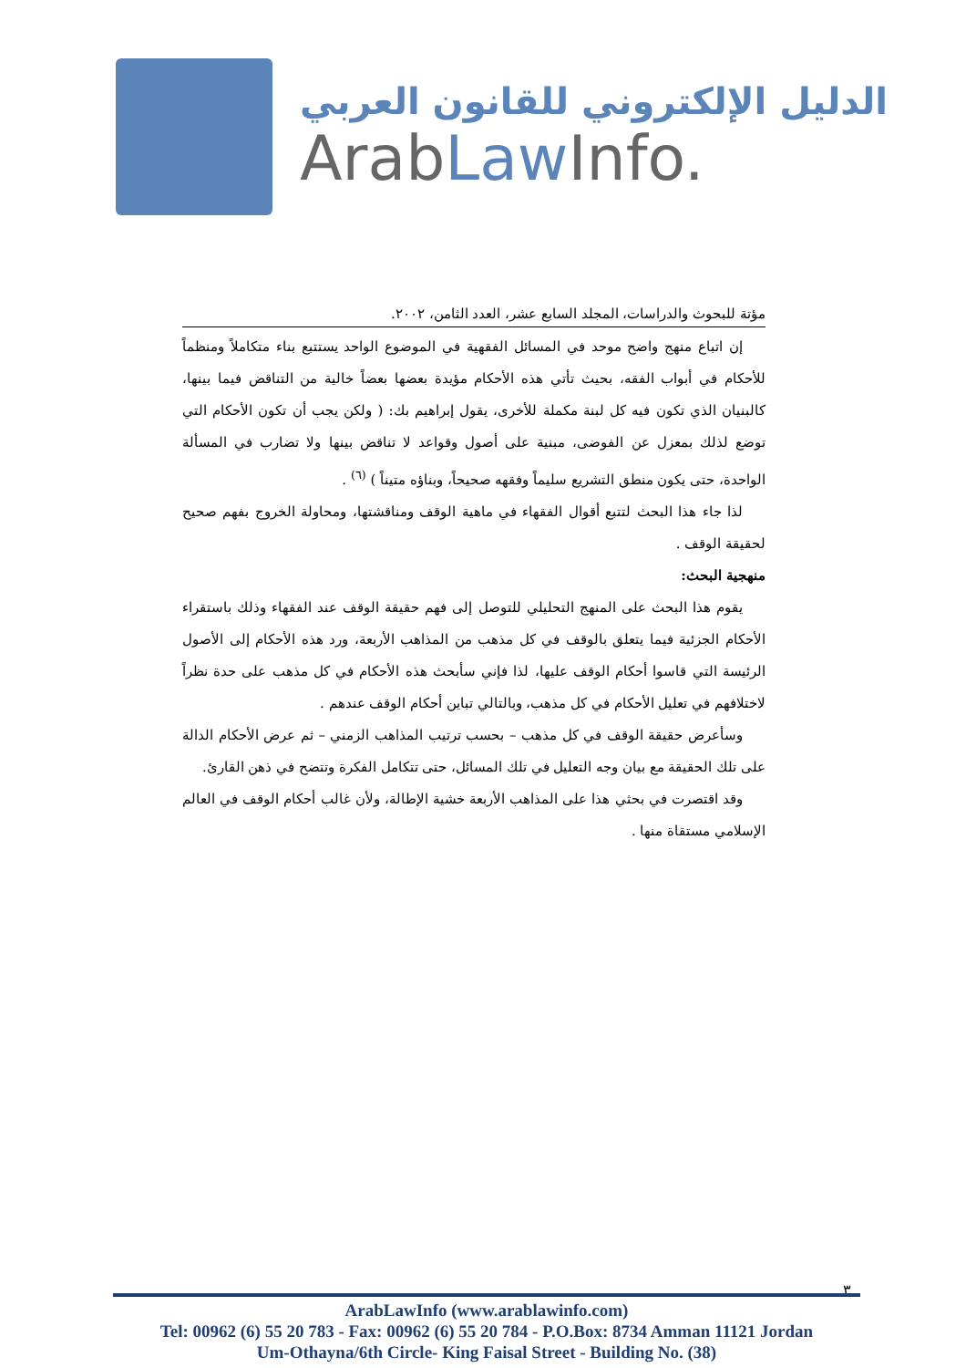الدليل الإلكتروني للقانون العربي
ArabLaw Info.
مؤتة للبحوث والدراسات، المجلد السابع عشر، العدد الثامن، ٢٠٠٢.
إن اتباع منهج واضح موحد في المسائل الفقهية في الموضوع الواحد يستتبع بناء متكاملاً ومنظماً للأحكام في أبواب الفقه، بحيث تأتي هذه الأحكام مؤيدة بعضها بعضاً خالية من التناقض فيما بينها، كالبنيان الذي تكون فيه كل لبنة مكملة للأخرى، يقول إبراهيم بك: ( ولكن يجب أن تكون الأحكام التي توضع لذلك بمعزل عن الفوضى، مبنية على أصول وقواعد لا تناقض بينها ولا تضارب في المسألة الواحدة، حتى يكون منطق التشريع سليماً وفقهه صحيحاً، وبناؤه متيناً ) <sup>(٦)</sup> .
لذا جاء هذا البحث لتتبع أقوال الفقهاء في ماهية الوقف ومناقشتها، ومحاولة الخروج بفهم صحيح لحقيقة الوقف .
منهجية البحث:
يقوم هذا البحث على المنهج التحليلي للتوصل إلى فهم حقيقة الوقف عند الفقهاء وذلك باستقراء الأحكام الجزئية فيما يتعلق بالوقف في كل مذهب من المذاهب الأربعة، ورد هذه الأحكام إلى الأصول الرئيسة التي قاسوا أحكام الوقف عليها، لذا فإني سأبحث هذه الأحكام في كل مذهب على حدة نظراً لاختلافهم في تعليل الأحكام في كل مذهب، وبالتالي تباين أحكام الوقف عندهم .
وسأعرض حقيقة الوقف في كل مذهب – بحسب ترتيب المذاهب الزمني – ثم عرض الأحكام الدالة على تلك الحقيقة مع بيان وجه التعليل في تلك المسائل، حتى تتكامل الفكرة وتتضح في ذهن القارئ.
وقد اقتصرت في بحثي هذا على المذاهب الأربعة خشية الإطالة، ولأن غالب أحكام الوقف في العالم الإسلامي مستقاة منها .
٣
ArabLawInfo (www.arablawinfo.com)
Tel: 00962 (6) 55 20 783 - Fax: 00962 (6) 55 20 784 - P.O.Box: 8734 Amman 11121 Jordan
Um-Othayna/6th Circle- King Faisal Street - Building No. (38)